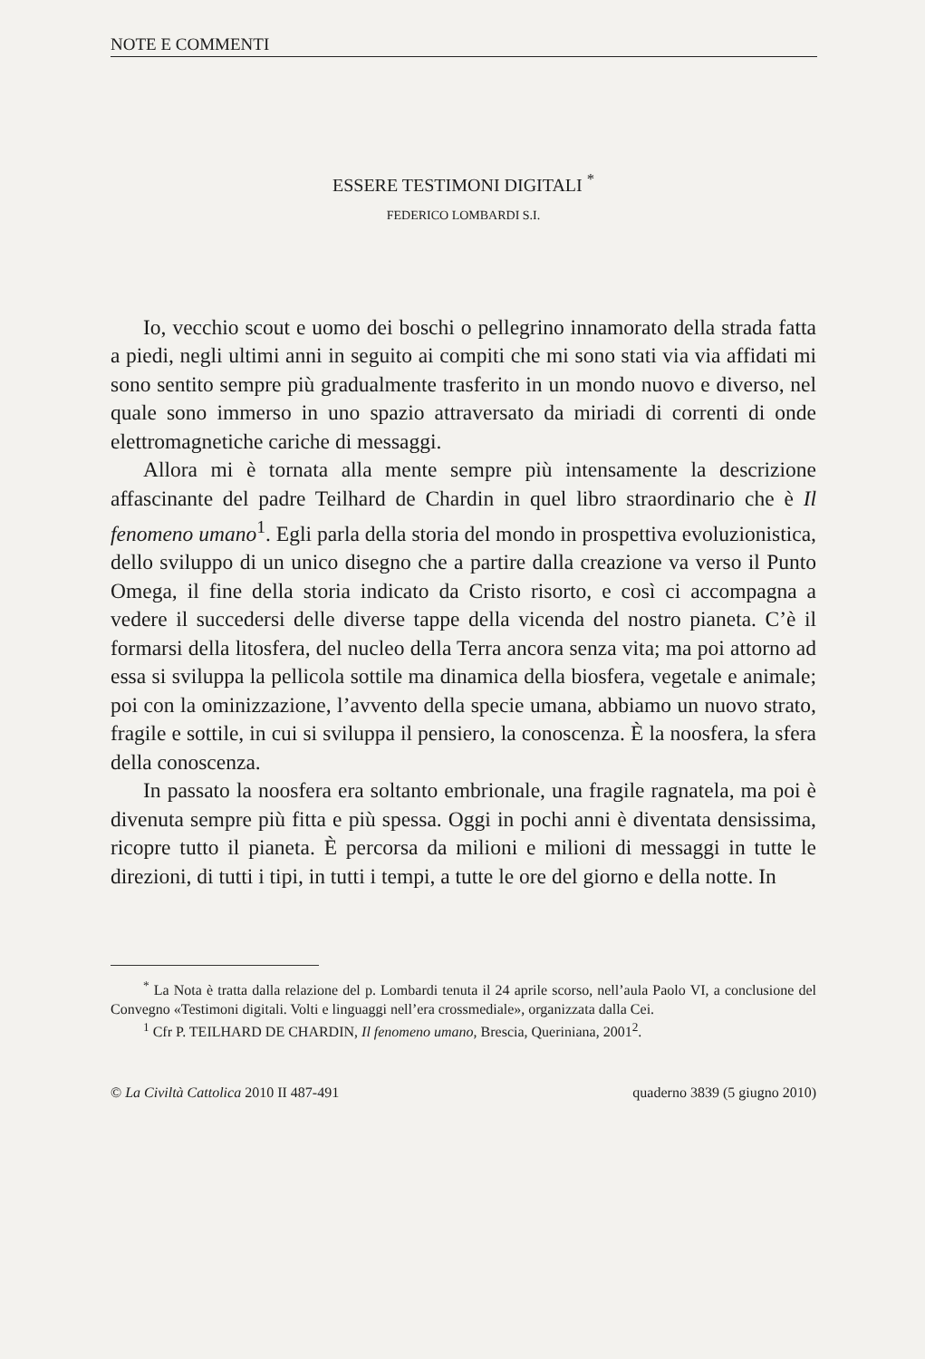NOTE E COMMENTI
ESSERE TESTIMONI DIGITALI <sup>*</sup>
FEDERICO LOMBARDI S.I.
Io, vecchio scout e uomo dei boschi o pellegrino innamorato della strada fatta a piedi, negli ultimi anni in seguito ai compiti che mi sono stati via via affidati mi sono sentito sempre più gradualmente trasferito in un mondo nuovo e diverso, nel quale sono immerso in uno spazio attraversato da miriadi di correnti di onde elettromagnetiche cariche di messaggi.
Allora mi è tornata alla mente sempre più intensamente la descrizione affascinante del padre Teilhard de Chardin in quel libro straordinario che è Il fenomeno umano<sup>1</sup>. Egli parla della storia del mondo in prospettiva evoluzionistica, dello sviluppo di un unico disegno che a partire dalla creazione va verso il Punto Omega, il fine della storia indicato da Cristo risorto, e così ci accompagna a vedere il succedersi delle diverse tappe della vicenda del nostro pianeta. C’è il formarsi della litosfera, del nucleo della Terra ancora senza vita; ma poi attorno ad essa si sviluppa la pellicola sottile ma dinamica della biosfera, vegetale e animale; poi con la ominizzazione, l’avvento della specie umana, abbiamo un nuovo strato, fragile e sottile, in cui si sviluppa il pensiero, la conoscenza. È la noosfera, la sfera della conoscenza.
In passato la noosfera era soltanto embrionale, una fragile ragnatela, ma poi è divenuta sempre più fitta e più spessa. Oggi in pochi anni è diventata densissima, ricopre tutto il pianeta. È percorsa da milioni e milioni di messaggi in tutte le direzioni, di tutti i tipi, in tutti i tempi, a tutte le ore del giorno e della notte. In
<sup>*</sup> La Nota è tratta dalla relazione del p. Lombardi tenuta il 24 aprile scorso, nell’aula Paolo VI, a conclusione del Convegno «Testimoni digitali. Volti e linguaggi nell’era crossmediale», organizzata dalla Cei.
<sup>1</sup> Cfr P. TEILHARD DE CHARDIN, Il fenomeno umano, Brescia, Queriniana, 2001<sup>2</sup>.
© La Civiltà Cattolica 2010 II 487-491 quaderno 3839 (5 giugno 2010)